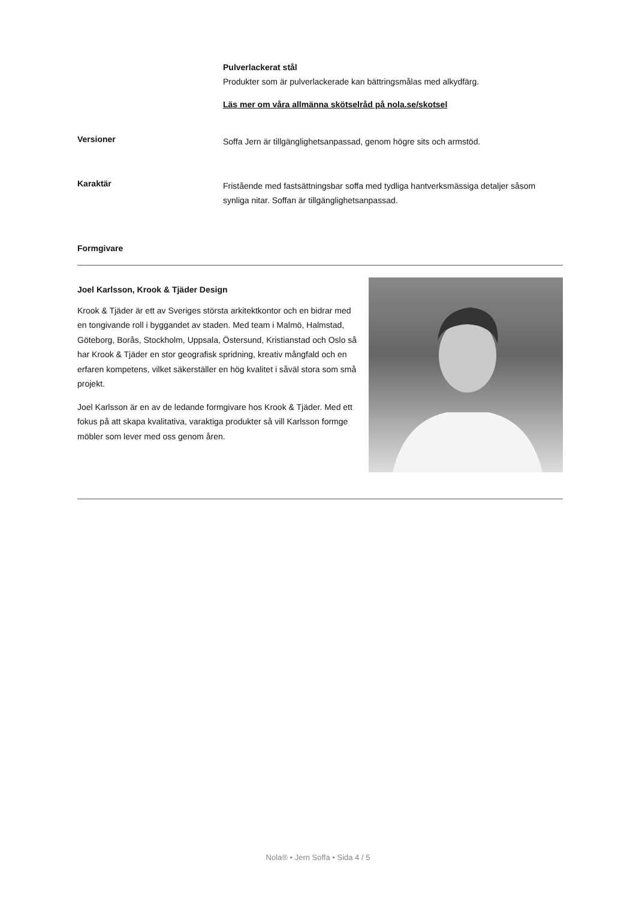Pulverlackerat stål
Produkter som är pulverlackerade kan bättringsmålas med alkydfärg.
Läs mer om våra allmänna skötselråd på nola.se/skotsel
Versioner
Soffa Jern är tillgänglighetsanpassad, genom högre sits och armstöd.
Karaktär
Fristående med fastsättningsbar soffa med tydliga hantverksmässiga detaljer såsom synliga nitar. Soffan är tillgänglighetsanpassad.
Formgivare
Joel Karlsson, Krook & Tjäder Design
Krook & Tjäder är ett av Sveriges största arkitektkontor och en bidrar med en tongivande roll i byggandet av staden. Med team i Malmö, Halmstad, Göteborg, Borås, Stockholm, Uppsala, Östersund, Kristianstad och Oslo så har Krook & Tjäder en stor geografisk spridning, kreativ mångfald och en erfaren kompetens, vilket säkerställer en hög kvalitet i såväl stora som små projekt.
Joel Karlsson är en av de ledande formgivare hos Krook & Tjäder. Med ett fokus på att skapa kvalitativa, varaktiga produkter så vill Karlsson formge möbler som lever med oss genom åren.
Nola® • Jern Soffa • Sida 4 / 5